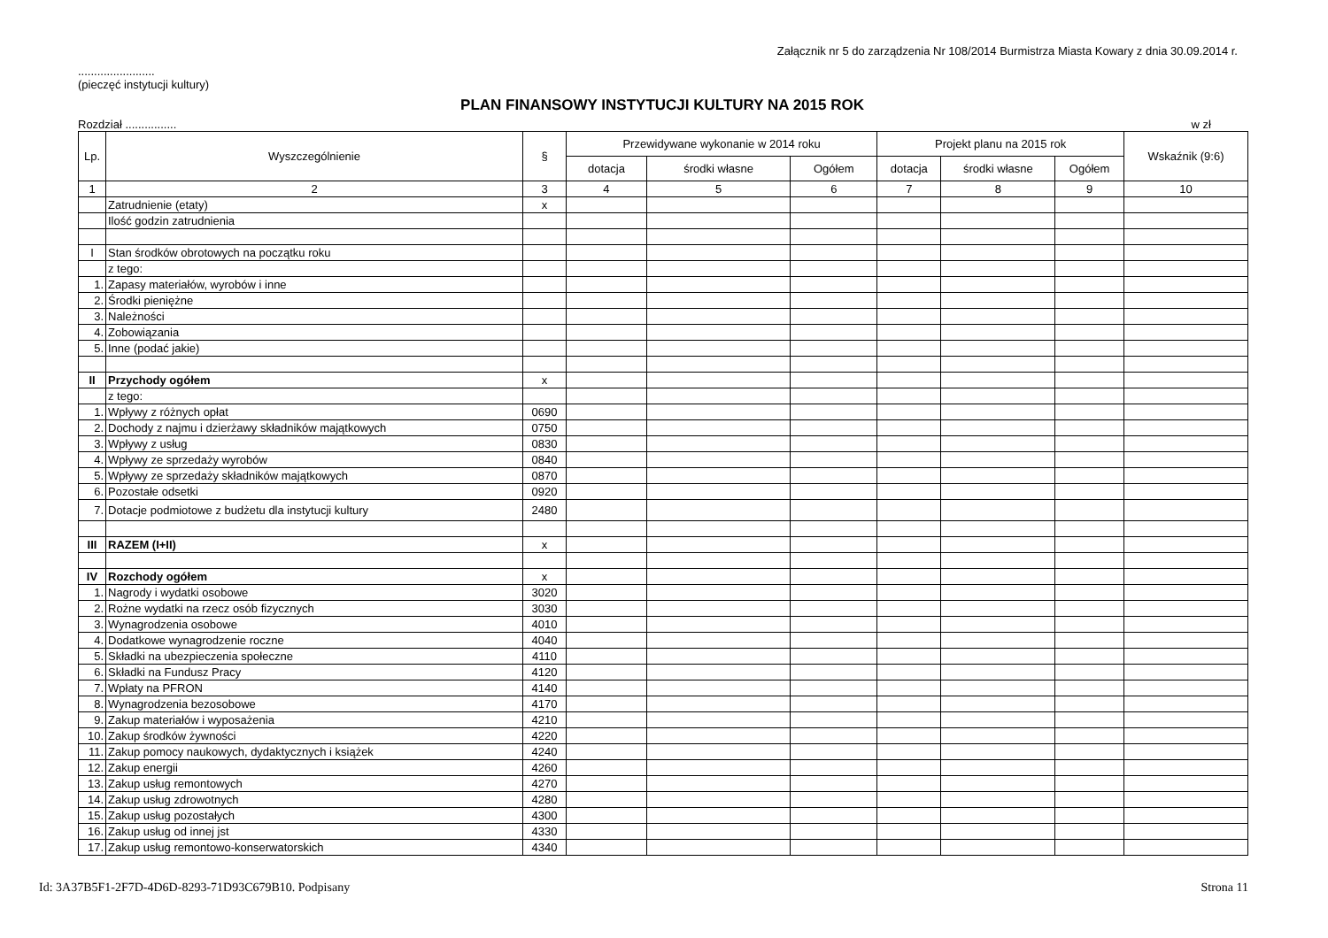Załącznik nr 5 do zarządzenia Nr 108/2014 Burmistrza Miasta Kowary z dnia 30.09.2014 r.
........................
(pieczęć instytucji kultury)
PLAN FINANSOWY INSTYTUCJI KULTURY NA 2015 ROK
Rozdział ................ w zł
| Lp. | Wyszczególnienie | § | Przewidywane wykonanie w 2014 roku | | | Projekt planu na 2015 rok | | | Wskaźnik (9:6) |
| --- | --- | --- | --- | --- | --- | --- | --- | --- | --- |
| | | | dotacja | środki własne | Ogółem | dotacja | środki własne | Ogółem | |
| 1 | 2 | 3 | 4 | 5 | 6 | 7 | 8 | 9 | 10 |
| | Zatrudnienie (etaty) | x | | | | | | | |
| | Ilość godzin zatrudnienia | | | | | | | | |
| I | Stan środków obrotowych na początku roku | | | | | | | | |
| | z tego: | | | | | | | | |
| 1. | Zapasy materiałów, wyrobów i inne | | | | | | | | |
| 2. | Środki pieniężne | | | | | | | | |
| 3. | Należności | | | | | | | | |
| 4. | Zobowiązania | | | | | | | | |
| 5. | Inne (podać jakie) | | | | | | | | |
| II | Przychody ogółem | x | | | | | | | |
| | z tego: | | | | | | | | |
| 1. | Wpływy z różnych opłat | 0690 | | | | | | | |
| 2. | Dochody z najmu i dzierżawy składników majątkowych | 0750 | | | | | | | |
| 3. | Wpływy z usług | 0830 | | | | | | | |
| 4. | Wpływy ze sprzedaży wyrobów | 0840 | | | | | | | |
| 5. | Wpływy ze sprzedaży składników majątkowych | 0870 | | | | | | | |
| 6. | Pozostałe odsetki | 0920 | | | | | | | |
| 7. | Dotacje podmiotowe z budżetu dla instytucji kultury | 2480 | | | | | | | |
| III | RAZEM (I+II) | x | | | | | | | |
| IV | Rozchody ogółem | x | | | | | | | |
| 1. | Nagrody i wydatki osobowe | 3020 | | | | | | | |
| 2. | Rożne wydatki na rzecz osób fizycznych | 3030 | | | | | | | |
| 3. | Wynagrodzenia osobowe | 4010 | | | | | | | |
| 4. | Dodatkowe wynagrodzenie roczne | 4040 | | | | | | | |
| 5. | Składki na ubezpieczenia społeczne | 4110 | | | | | | | |
| 6. | Składki na Fundusz Pracy | 4120 | | | | | | | |
| 7. | Wpłaty na PFRON | 4140 | | | | | | | |
| 8. | Wynagrodzenia bezosobowe | 4170 | | | | | | | |
| 9. | Zakup materiałów i wyposażenia | 4210 | | | | | | | |
| 10. | Zakup środków żywności | 4220 | | | | | | | |
| 11. | Zakup pomocy naukowych, dydaktycznych i książek | 4240 | | | | | | | |
| 12. | Zakup energii | 4260 | | | | | | | |
| 13. | Zakup usług remontowych | 4270 | | | | | | | |
| 14. | Zakup usług zdrowotnych | 4280 | | | | | | | |
| 15. | Zakup usług pozostałych | 4300 | | | | | | | |
| 16. | Zakup usług od innej jst | 4330 | | | | | | | |
| 17. | Zakup usług remontowo-konserwatorskich | 4340 | | | | | | | |
Id: 3A37B5F1-2F7D-4D6D-8293-71D93C679B10. Podpisany Strona 11